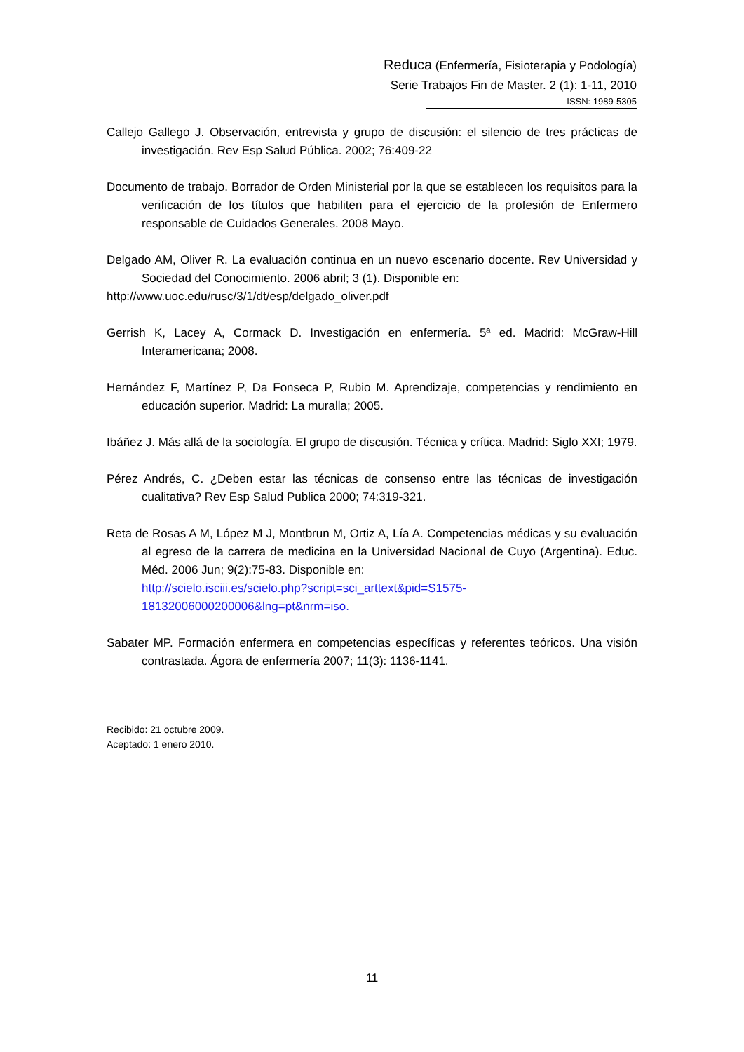Reduca (Enfermería, Fisioterapia y Podología)
Serie Trabajos Fin de Master. 2 (1): 1-11, 2010
ISSN: 1989-5305
Callejo Gallego J. Observación, entrevista y grupo de discusión: el silencio de tres prácticas de investigación. Rev Esp Salud Pública. 2002; 76:409-22
Documento de trabajo. Borrador de Orden Ministerial por la que se establecen los requisitos para la verificación de los títulos que habiliten para el ejercicio de la profesión de Enfermero responsable de Cuidados Generales. 2008 Mayo.
Delgado AM, Oliver R. La evaluación continua en un nuevo escenario docente. Rev Universidad y Sociedad del Conocimiento. 2006 abril; 3 (1). Disponible en:
http://www.uoc.edu/rusc/3/1/dt/esp/delgado_oliver.pdf
Gerrish K, Lacey A, Cormack D. Investigación en enfermería. 5ª ed. Madrid: McGraw-Hill Interamericana; 2008.
Hernández F, Martínez P, Da Fonseca P, Rubio M. Aprendizaje, competencias y rendimiento en educación superior. Madrid: La muralla; 2005.
Ibáñez J. Más allá de la sociología. El grupo de discusión. Técnica y crítica. Madrid: Siglo XXI; 1979.
Pérez Andrés, C. ¿Deben estar las técnicas de consenso entre las técnicas de investigación cualitativa? Rev Esp Salud Publica 2000; 74:319-321.
Reta de Rosas A M, López M J, Montbrun M, Ortiz A, Lía A. Competencias médicas y su evaluación al egreso de la carrera de medicina en la Universidad Nacional de Cuyo (Argentina). Educ. Méd. 2006 Jun; 9(2):75-83. Disponible en:
http://scielo.isciii.es/scielo.php?script=sci_arttext&pid=S1575-18132006000200006&lng=pt&nrm=iso.
Sabater MP. Formación enfermera en competencias específicas y referentes teóricos. Una visión contrastada. Ágora de enfermería 2007; 11(3): 1136-1141.
Recibido: 21 octubre 2009.
Aceptado: 1 enero 2010.
11